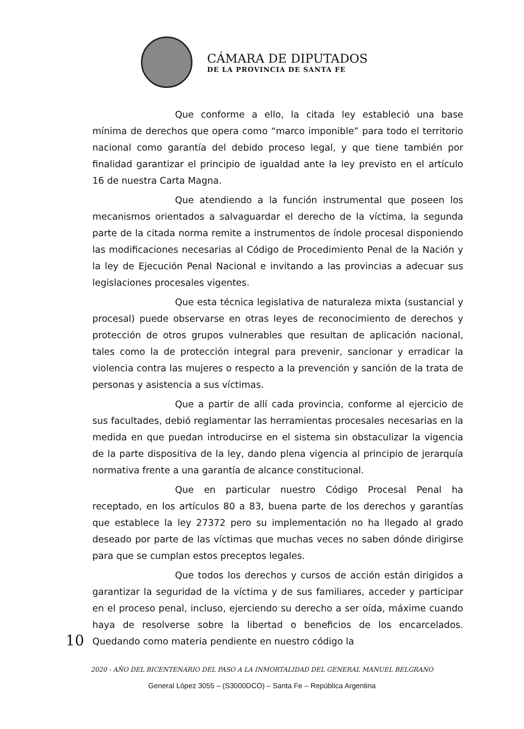CÁMARA DE DIPUTADOS
DE LA PROVINCIA DE SANTA FE
Que conforme a ello, la citada ley estableció una base mínima de derechos que opera como “marco imponible” para todo el territorio nacional como garantía del debido proceso legal, y que tiene también por finalidad garantizar el principio de igualdad ante la ley previsto en el artículo 16 de nuestra Carta Magna.
Que atendiendo a la función instrumental que poseen los mecanismos orientados a salvaguardar el derecho de la víctima, la segunda parte de la citada norma remite a instrumentos de índole procesal disponiendo las modificaciones necesarias al Código de Procedimiento Penal de la Nación y la ley de Ejecución Penal Nacional e invitando a las provincias a adecuar sus legislaciones procesales vigentes.
Que esta técnica legislativa de naturaleza mixta (sustancial y procesal) puede observarse en otras leyes de reconocimiento de derechos y protección de otros grupos vulnerables que resultan de aplicación nacional, tales como la de protección integral para prevenir, sancionar y erradicar la violencia contra las mujeres o respecto a la prevención y sanción de la trata de personas y asistencia a sus víctimas.
Que a partir de allí cada provincia, conforme al ejercicio de sus facultades, debió reglamentar las herramientas procesales necesarias en la medida en que puedan introducirse en el sistema sin obstaculizar la vigencia de la parte dispositiva de la ley, dando plena vigencia al principio de jerarquía normativa frente a una garantía de alcance constitucional.
Que en particular nuestro Código Procesal Penal ha receptado, en los artículos 80 a 83, buena parte de los derechos y garantías que establece la ley 27372 pero su implementación no ha llegado al grado deseado por parte de las víctimas que muchas veces no saben dónde dirigirse para que se cumplan estos preceptos legales.
Que todos los derechos y cursos de acción están dirigidos a garantizar la seguridad de la víctima y de sus familiares, acceder y participar en el proceso penal, incluso, ejerciendo su derecho a ser oída, máxime cuando haya de resolverse sobre la libertad o beneficios de los encarcelados. Quedando como materia pendiente en nuestro código la
10
2020 - AÑO DEL BICENTENARIO DEL PASO A LA INMORTALIDAD DEL GENERAL MANUEL BELGRANO
General López 3055 – (S3000DCO) – Santa Fe – República Argentina